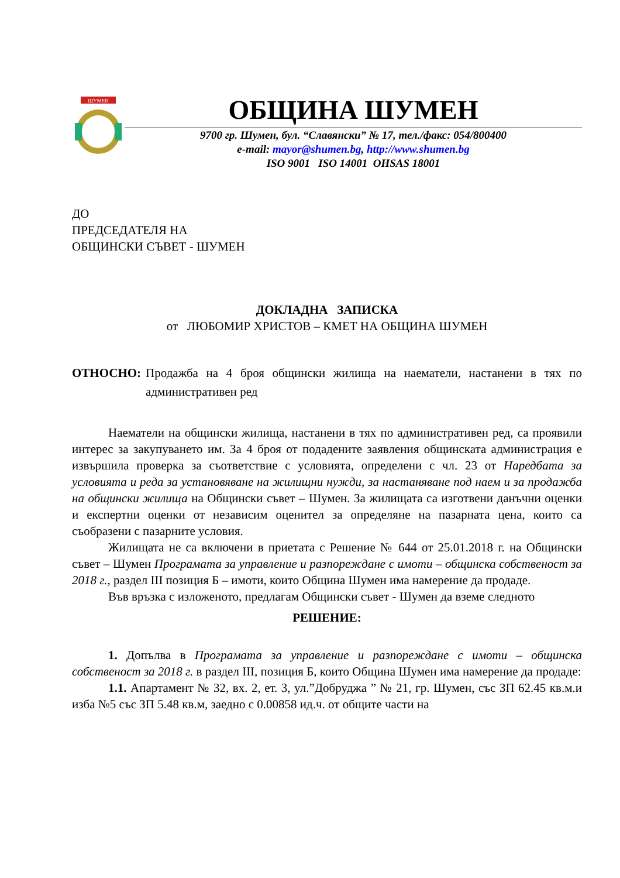ШУМЕН
ОБЩИНА ШУМЕН
9700 гр. Шумен, бул. “Славянски” № 17, тел./факс: 054/800400
e-mail: mayor@shumen.bg, http://www.shumen.bg
ISO 9001 ISO 14001 OHSAS 18001
ДО
ПРЕДСЕДАТЕЛЯ НА
ОБЩИНСКИ СЪВЕТ - ШУМЕН
ДОКЛАДНА ЗАПИСКА
от ЛЮБОМИР ХРИСТОВ – КМЕТ НА ОБЩИНА ШУМЕН
ОТНОСНО: Продажба на 4 броя общински жилища на наематели, настанени в тях по административен ред
Наематели на общински жилища, настанени в тях по административен ред, са проявили интерес за закупуването им. За 4 броя от подадените заявления общинската администрация е извършила проверка за съответствие с условията, определени с чл. 23 от Наредбата за условията и реда за установяване на жилищни нужди, за настаняване под наем и за продажба на общински жилища на Общински съвет – Шумен. За жилищата са изготвени данъчни оценки и експертни оценки от независим оценител за определяне на пазарната цена, които са съобразени с пазарните условия.
Жилищата не са включени в приетата с Решение № 644 от 25.01.2018 г. на Общински съвет – Шумен Програмата за управление и разпореждане с имоти – общинска собственост за 2018 г., раздел III позиция Б – имоти, които Община Шумен има намерение да продаде.
Във връзка с изложеното, предлагам Общински съвет - Шумен да вземе следното
РЕШЕНИЕ:
1. Допълва в Програмата за управление и разпореждане с имоти – общинска собственост за 2018 г. в раздел III, позиция Б, които Община Шумен има намерение да продаде:
1.1. Апартамент № 32, вх. 2, ет. 3, ул.”Добруджа ” № 21, гр. Шумен, със ЗП 62.45 кв.м.и изба №5 със ЗП 5.48 кв.м, заедно с 0.00858 ид.ч. от общите части на